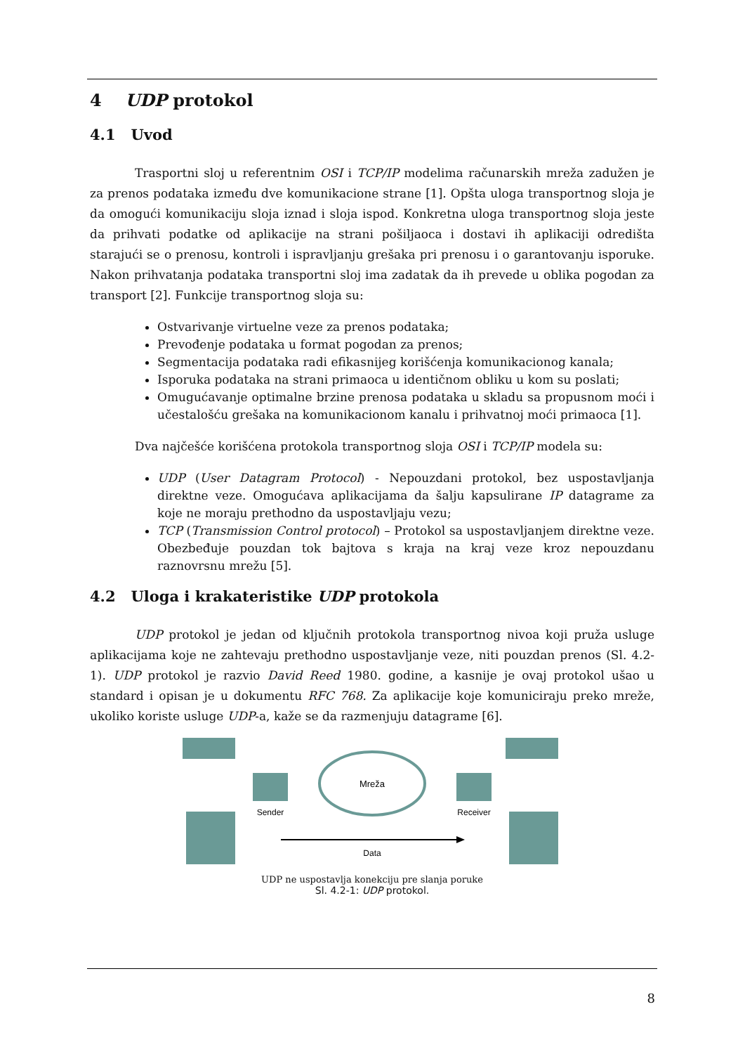4 UDP protokol
4.1 Uvod
Trasportni sloj u referentnim OSI i TCP/IP modelima računarskih mreža zadužen je za prenos podataka između dve komunikacione strane [1]. Opšta uloga transportnog sloja je da omogući komunikaciju sloja iznad i sloja ispod. Konkretna uloga transportnog sloja jeste da prihvati podatke od aplikacije na strani pošiljaoca i dostavi ih aplikaciji odredišta starajući se o prenosu, kontroli i ispravljanju grešaka pri prenosu i o garantovanju isporuke. Nakon prihvatanja podataka transportni sloj ima zadatak da ih prevede u oblika pogodan za transport [2]. Funkcije transportnog sloja su:
Ostvarivanje virtuelne veze za prenos podataka;
Prevođenje podataka u format pogodan za prenos;
Segmentacija podataka radi efikasnijeg korišćenja komunikacionog kanala;
Isporuka podataka na strani primaoca u identičnom obliku u kom su poslati;
Omugućavanje optimalne brzine prenosa podataka u skladu sa propusnom moći i učestalošću grešaka na komunikacionom kanalu i prihvatnoj moći primaoca [1].
Dva najčešće korišćena protokola transportnog sloja OSI i TCP/IP modela su:
UDP (User Datagram Protocol) - Nepouzdani protokol, bez uspostavljanja direktne veze. Omogućava aplikacijama da šalju kapsulirane IP datagrame za koje ne moraju prethodno da uspostavljaju vezu;
TCP (Transmission Control protocol) – Protokol sa uspostavljanjem direktne veze. Obezbeđuje pouzdan tok bajtova s kraja na kraj veze kroz nepouzdanu raznovrsnu mrežu [5].
4.2 Uloga i krakateristike UDP protokola
UDP protokol je jedan od ključnih protokola transportnog nivoa koji pruža usluge aplikacijama koje ne zahtevaju prethodno uspostavljanje veze, niti pouzdan prenos (Sl. 4.2-1). UDP protokol je razvio David Reed 1980. godine, a kasnije je ovaj protokol ušao u standard i opisan je u dokumentu RFC 768. Za aplikacije koje komuniciraju preko mreže, ukoliko koriste usluge UDP-a, kaže se da razmenjuju datagrame [6].
Mreža
Sender
Receiver
Data
UDP ne uspostavlja konekciju pre slanja poruke
Sl. 4.2-1: UDP protokol.
8